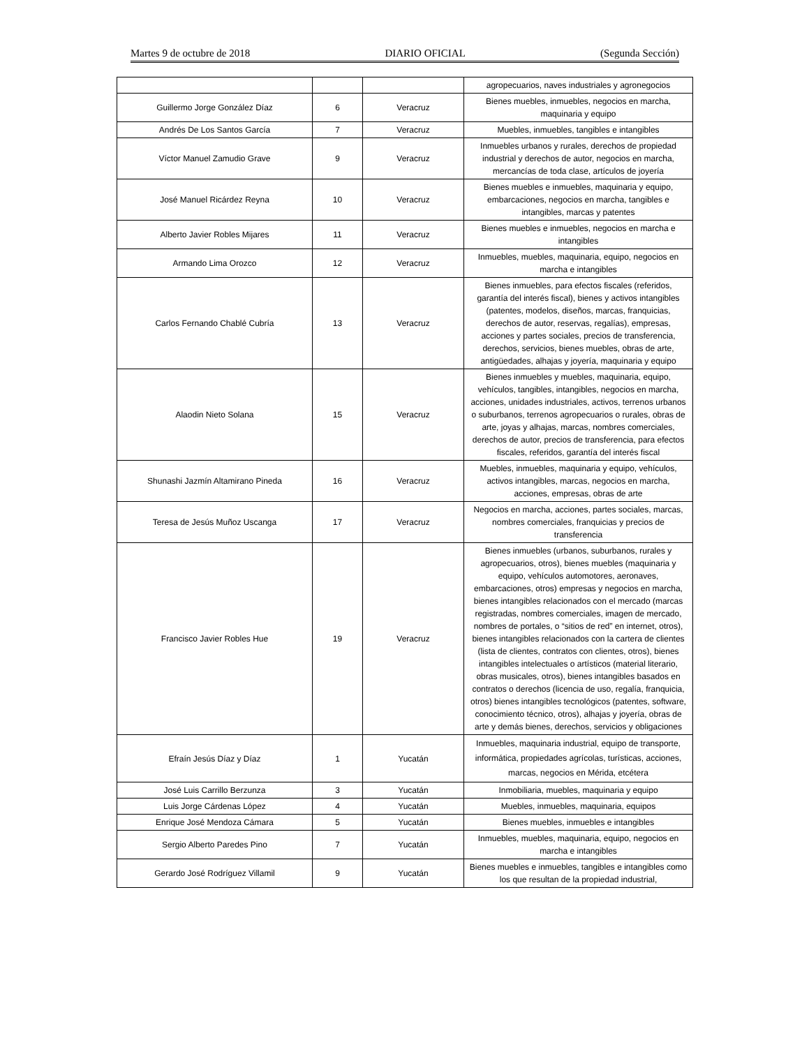Martes 9 de octubre de 2018 DIARIO OFICIAL (Segunda Sección)
| | | | agropecuarios, naves industriales y agronegocios |
| Guillermo Jorge González Díaz | 6 | Veracruz | Bienes muebles, inmuebles, negocios en marcha, maquinaria y equipo |
| Andrés De Los Santos García | 7 | Veracruz | Muebles, inmuebles, tangibles e intangibles |
| Víctor Manuel Zamudio Grave | 9 | Veracruz | Inmuebles urbanos y rurales, derechos de propiedad industrial y derechos de autor, negocios en marcha, mercancías de toda clase, artículos de joyería |
| José Manuel Ricárdez Reyna | 10 | Veracruz | Bienes muebles e inmuebles, maquinaria y equipo, embarcaciones, negocios en marcha, tangibles e intangibles, marcas y patentes |
| Alberto Javier Robles Mijares | 11 | Veracruz | Bienes muebles e inmuebles, negocios en marcha e intangibles |
| Armando Lima Orozco | 12 | Veracruz | Inmuebles, muebles, maquinaria, equipo, negocios en marcha e intangibles |
| Carlos Fernando Chablé Cubría | 13 | Veracruz | Bienes inmuebles, para efectos fiscales (referidos, garantía del interés fiscal), bienes y activos intangibles (patentes, modelos, diseños, marcas, franquicias, derechos de autor, reservas, regalías), empresas, acciones y partes sociales, precios de transferencia, derechos, servicios, bienes muebles, obras de arte, antigüedades, alhajas y joyería, maquinaria y equipo |
| Alaodin Nieto Solana | 15 | Veracruz | Bienes inmuebles y muebles, maquinaria, equipo, vehículos, tangibles, intangibles, negocios en marcha, acciones, unidades industriales, activos, terrenos urbanos o suburbanos, terrenos agropecuarios o rurales, obras de arte, joyas y alhajas, marcas, nombres comerciales, derechos de autor, precios de transferencia, para efectos fiscales, referidos, garantía del interés fiscal |
| Shunashi Jazmín Altamirano Pineda | 16 | Veracruz | Muebles, inmuebles, maquinaria y equipo, vehículos, activos intangibles, marcas, negocios en marcha, acciones, empresas, obras de arte |
| Teresa de Jesús Muñoz Uscanga | 17 | Veracruz | Negocios en marcha, acciones, partes sociales, marcas, nombres comerciales, franquicias y precios de transferencia |
| Francisco Javier Robles Hue | 19 | Veracruz | Bienes inmuebles (urbanos, suburbanos, rurales y agropecuarios, otros), bienes muebles (maquinaria y equipo, vehículos automotores, aeronaves, embarcaciones, otros) empresas y negocios en marcha, bienes intangibles relacionados con el mercado (marcas registradas, nombres comerciales, imagen de mercado, nombres de portales, o “sitios de red” en internet, otros), bienes intangibles relacionados con la cartera de clientes (lista de clientes, contratos con clientes, otros), bienes intangibles intelectuales o artísticos (material literario, obras musicales, otros), bienes intangibles basados en contratos o derechos (licencia de uso, regalía, franquicia, otros) bienes intangibles tecnológicos (patentes, software, conocimiento técnico, otros), alhajas y joyería, obras de arte y demás bienes, derechos, servicios y obligaciones |
| Efraín Jesús Díaz y Díaz | 1 | Yucatán | Inmuebles, maquinaria industrial, equipo de transporte, informática, propiedades agrícolas, turísticas, acciones, marcas, negocios en Mérida, etcétera |
| José Luis Carrillo Berzunza | 3 | Yucatán | Inmobiliaria, muebles, maquinaria y equipo |
| Luis Jorge Cárdenas López | 4 | Yucatán | Muebles, inmuebles, maquinaria, equipos |
| Enrique José Mendoza Cámara | 5 | Yucatán | Bienes muebles, inmuebles e intangibles |
| Sergio Alberto Paredes Pino | 7 | Yucatán | Inmuebles, muebles, maquinaria, equipo, negocios en marcha e intangibles |
| Gerardo José Rodríguez Villamil | 9 | Yucatán | Bienes muebles e inmuebles, tangibles e intangibles como los que resultan de la propiedad industrial, |